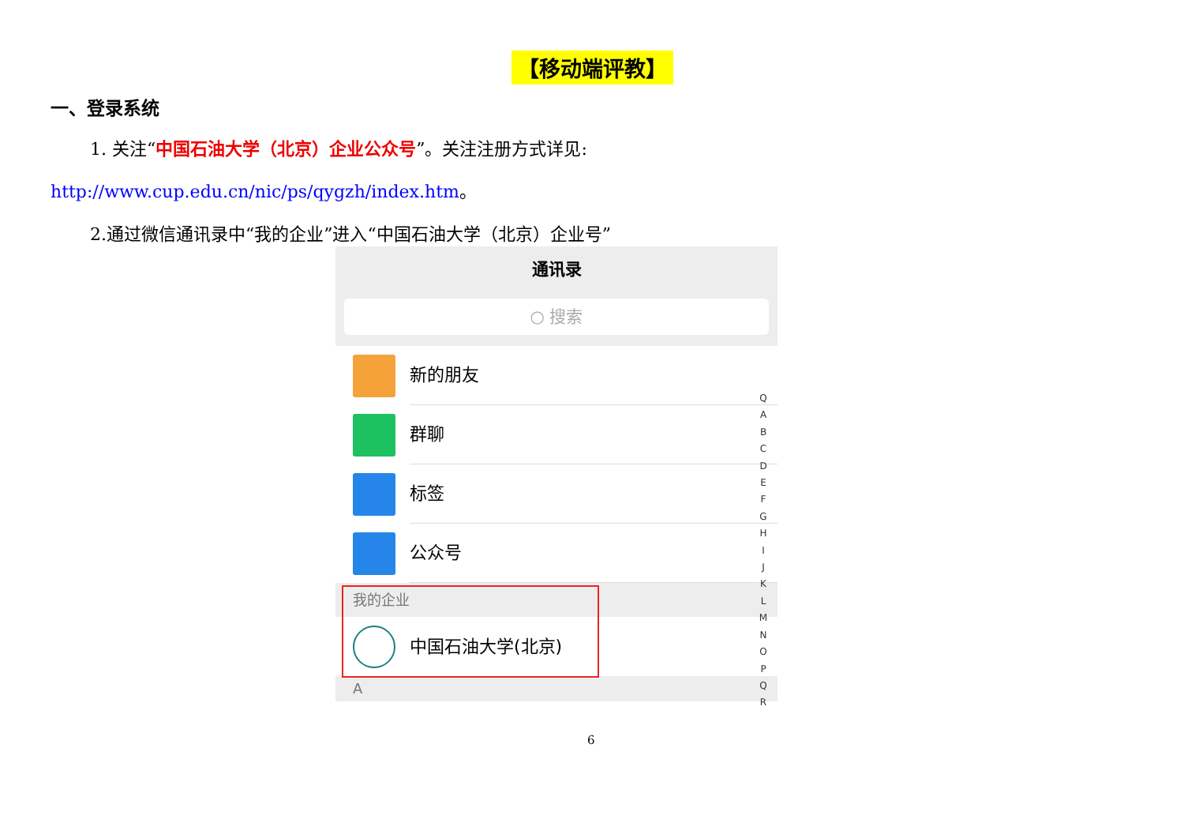【移动端评教】
一、登录系统
1. 关注“中国石油大学（北京）企业公众号”。关注注册方式详见:
http://www.cup.edu.cn/nic/ps/qygzh/index.htm。
2.通过微信通讯录中“我的企业”进入“中国石油大学（北京）企业号”
通讯录
○ 搜索
新的朋友
群聊
标签
公众号
我的企业
中国石油大学(北京)
A
Q
A
B
C
D
E
F
G
H
I
J
K
L
M
N
O
P
Q
R
6